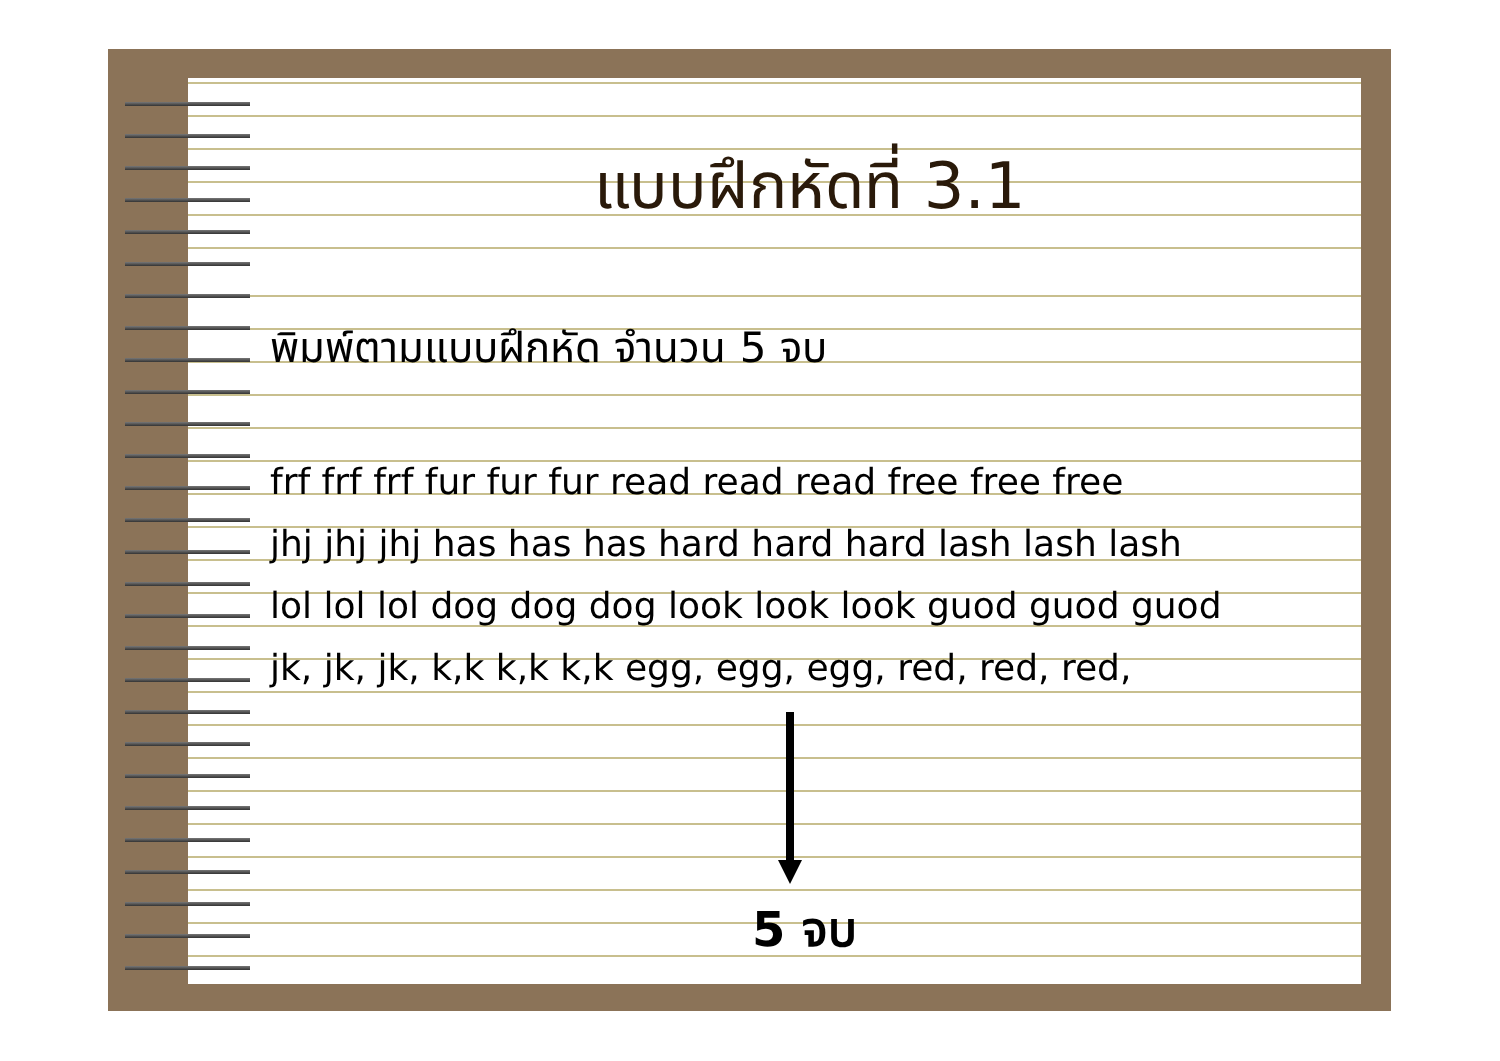แบบฝึกหัดที่ 3.1
พิมพ์ตามแบบฝึกหัด จำนวน 5 จบ
frf frf frf fur fur fur read read read free free free
jhj jhj jhj has has has hard hard hard lash lash lash
lol lol lol dog dog dog look look look guod guod guod
jk, jk, jk, k,k k,k k,k egg, egg, egg, red, red, red,
5 จบ